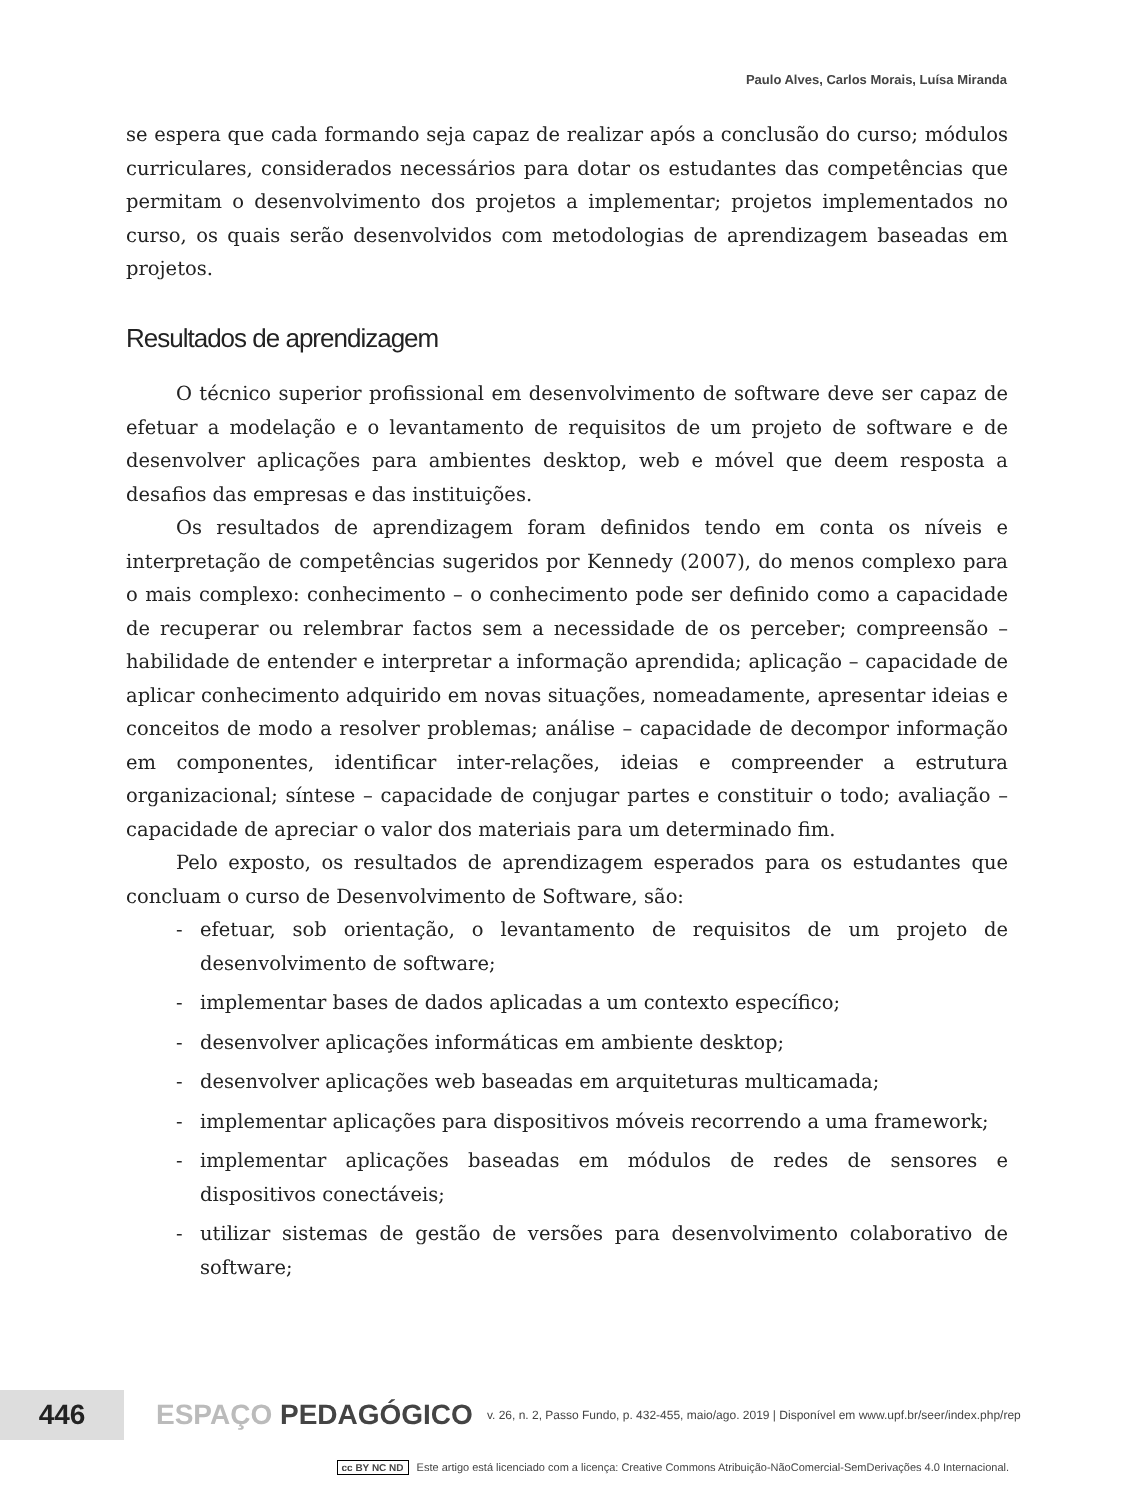Paulo Alves, Carlos Morais, Luísa Miranda
se espera que cada formando seja capaz de realizar após a conclusão do curso; módulos curriculares, considerados necessários para dotar os estudantes das competências que permitam o desenvolvimento dos projetos a implementar; projetos implementados no curso, os quais serão desenvolvidos com metodologias de aprendizagem baseadas em projetos.
Resultados de aprendizagem
O técnico superior profissional em desenvolvimento de software deve ser capaz de efetuar a modelação e o levantamento de requisitos de um projeto de software e de desenvolver aplicações para ambientes desktop, web e móvel que deem resposta a desafios das empresas e das instituições.
Os resultados de aprendizagem foram definidos tendo em conta os níveis e interpretação de competências sugeridos por Kennedy (2007), do menos complexo para o mais complexo: conhecimento – o conhecimento pode ser definido como a capacidade de recuperar ou relembrar factos sem a necessidade de os perceber; compreensão – habilidade de entender e interpretar a informação aprendida; aplicação – capacidade de aplicar conhecimento adquirido em novas situações, nomeadamente, apresentar ideias e conceitos de modo a resolver problemas; análise – capacidade de decompor informação em componentes, identificar inter-relações, ideias e compreender a estrutura organizacional; síntese – capacidade de conjugar partes e constituir o todo; avaliação – capacidade de apreciar o valor dos materiais para um determinado fim.
Pelo exposto, os resultados de aprendizagem esperados para os estudantes que concluam o curso de Desenvolvimento de Software, são:
- efetuar, sob orientação, o levantamento de requisitos de um projeto de desenvolvimento de software;
- implementar bases de dados aplicadas a um contexto específico;
- desenvolver aplicações informáticas em ambiente desktop;
- desenvolver aplicações web baseadas em arquiteturas multicamada;
- implementar aplicações para dispositivos móveis recorrendo a uma framework;
- implementar aplicações baseadas em módulos de redes de sensores e dispositivos conectáveis;
- utilizar sistemas de gestão de versões para desenvolvimento colaborativo de software;
446
ESPAÇO PEDAGÓGICO
v. 26, n. 2, Passo Fundo, p. 432-455, maio/ago. 2019 | Disponível em www.upf.br/seer/index.php/rep
cc BY NC ND Este artigo está licenciado com a licença: Creative Commons Atribuição-NãoComercial-SemDerivações 4.0 Internacional.